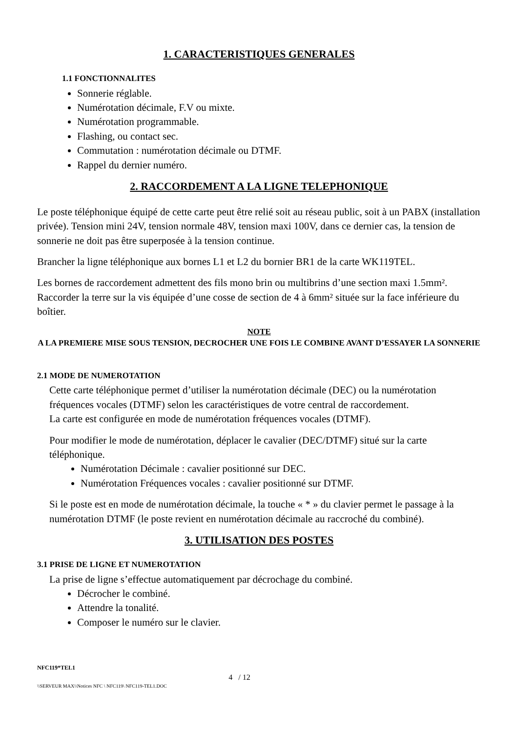1. CARACTERISTIQUES GENERALES
1.1 FONCTIONNALITES
Sonnerie réglable.
Numérotation décimale, F.V ou mixte.
Numérotation programmable.
Flashing, ou contact sec.
Commutation : numérotation décimale ou DTMF.
Rappel du dernier numéro.
2. RACCORDEMENT A LA LIGNE TELEPHONIQUE
Le poste téléphonique équipé de cette carte peut être relié soit au réseau public, soit à un PABX (installation privée). Tension mini 24V, tension normale 48V, tension maxi 100V, dans ce dernier cas, la tension de sonnerie ne doit pas être superposée à la tension continue.
Brancher la ligne téléphonique aux bornes L1 et L2 du bornier BR1 de la carte WK119TEL.
Les bornes de raccordement admettent des fils mono brin ou multibrins d’une section maxi 1.5mm². Raccorder la terre sur la vis équipée d’une cosse de section de 4 à 6mm² située sur la face inférieure du boîtier.
NOTE
A LA PREMIERE MISE SOUS TENSION, DECROCHER UNE FOIS LE COMBINE AVANT D’ESSAYER LA SONNERIE
2.1 MODE DE NUMEROTATION
Cette carte téléphonique permet d’utiliser la numérotation décimale (DEC) ou la numérotation fréquences vocales (DTMF) selon les caractéristiques de votre central de raccordement.
La carte est configurée en mode de numérotation fréquences vocales (DTMF).
Pour modifier le mode de numérotation, déplacer le cavalier (DEC/DTMF) situé sur la carte téléphonique.
Numérotation Décimale : cavalier positionné sur DEC.
Numérotation Fréquences vocales : cavalier positionné sur DTMF.
Si le poste est en mode de numérotation décimale, la touche « * » du clavier permet le passage à la numérotation DTMF (le poste revient en numérotation décimale au raccroché du combiné).
3. UTILISATION DES POSTES
3.1 PRISE DE LIGNE ET NUMEROTATION
La prise de ligne s’effectue automatiquement par décrochage du combiné.
Décrocher le combiné.
Attendre la tonalité.
Composer le numéro sur le clavier.
NFC119*TEL1
4 / 12
\\SERVEUR MAX\\Notices NFC \ NFC119\ NFC119-TEL1.DOC